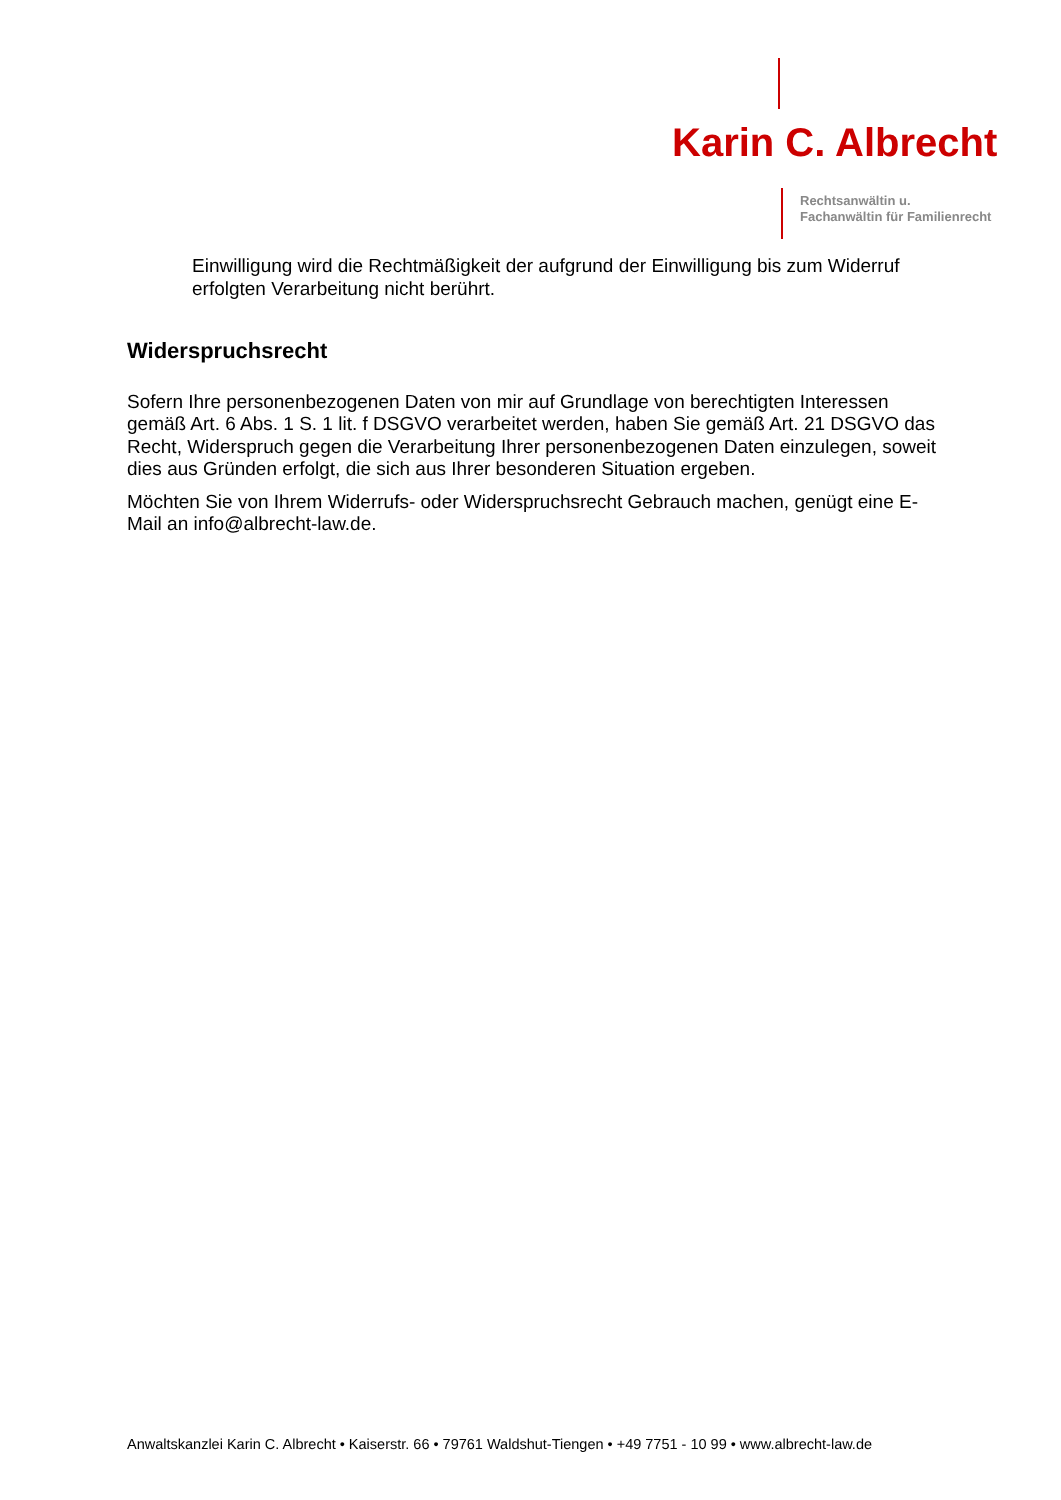Karin C. Albrecht
Rechtsanwältin u.
Fachanwältin für Familienrecht
Einwilligung wird die Rechtmäßigkeit der aufgrund der Einwilligung bis zum Widerruf erfolgten Verarbeitung nicht berührt.
Widerspruchsrecht
Sofern Ihre personenbezogenen Daten von mir auf Grundlage von berechtigten Interessen gemäß Art. 6 Abs. 1 S. 1 lit. f DSGVO verarbeitet werden, haben Sie gemäß Art. 21 DSGVO das Recht, Widerspruch gegen die Verarbeitung Ihrer personenbezogenen Daten einzulegen, soweit dies aus Gründen erfolgt, die sich aus Ihrer besonderen Situation ergeben.
Möchten Sie von Ihrem Widerrufs- oder Widerspruchsrecht Gebrauch machen, genügt eine E-Mail an info@albrecht-law.de.
Anwaltskanzlei Karin C. Albrecht • Kaiserstr. 66 • 79761 Waldshut-Tiengen • +49 7751 - 10 99 • www.albrecht-law.de